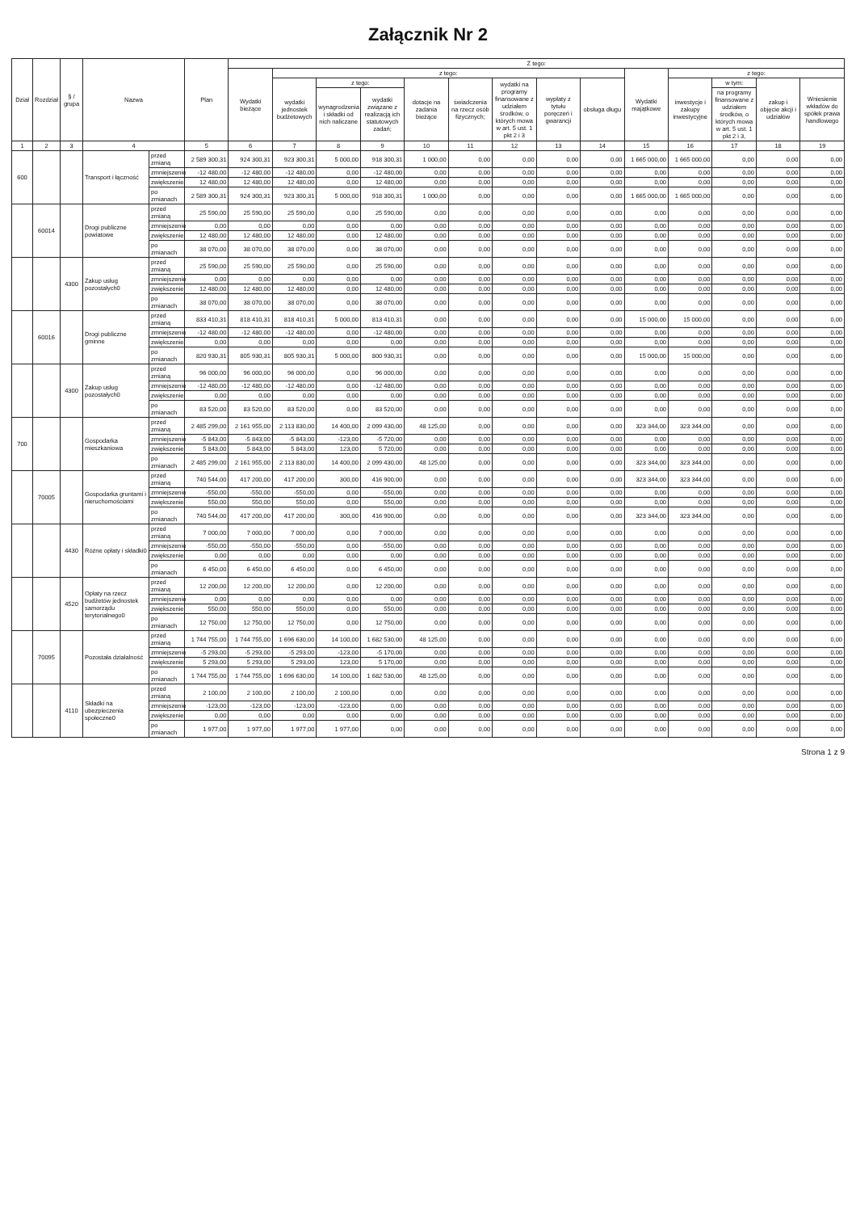Załącznik Nr 2
| Dział | Rozdział | § / grupa | Nazwa | | Plan | Z tego: | | | | | | | | | | | | | |
| --- | --- | --- | --- | --- | --- | --- | --- | --- | --- | --- | --- | --- | --- | --- | --- | --- | --- | --- | --- |
| | | | | | | Wydatki bieżące | z tego: | | | | | | | | Wydatki majątkowe | z tego: | | | |
| | | | | | | | wydatki jednostek budżetowych | z tego: | | dotacje na zadania bieżące | świadczenia na rzecz osób fizycznych; | wydatki na programy finansowane z udziałem środków, o których mowa w art. 5 ust. 1 pkt 2 i 3 | wypłaty z tytułu poręczeń i gwarancji | obsługa długu | | inwestycje i zakupy inwestycyjne | w tym: | zakup i objęcie akcji i udziałów | Wniesienie wkładów do spółek prawa handlowego |
| | | | | | | | | wynagrodzenia i składki od nich naliczane | wydatki związane z realizacją ich statutowych zadań; | | | | | | | | na programy finansowane z udziałem środków, o których mowa w art. 5 ust. 1 pkt 2 i 3, | | |
| 1 | 2 | 3 | 4 | | 5 | 6 | 7 | 8 | 9 | 10 | 11 | 12 | 13 | 14 | 15 | 16 | 17 | 18 | 19 |
| 600 | | | Transport i łączność | przed zmianą | 2 589 300,31 | 924 300,31 | 923 300,31 | 5 000,00 | 918 300,31 | 1 000,00 | 0,00 | 0,00 | 0,00 | 0,00 | 1 665 000,00 | 1 665 000,00 | 0,00 | 0,00 | 0,00 |
| | | | | zmniejszenie | -12 480,00 | -12 480,00 | -12 480,00 | 0,00 | -12 480,00 | 0,00 | 0,00 | 0,00 | 0,00 | 0,00 | 0,00 | 0,00 | 0,00 | 0,00 | 0,00 |
| | | | | zwiększenie | 12 480,00 | 12 480,00 | 12 480,00 | 0,00 | 12 480,00 | 0,00 | 0,00 | 0,00 | 0,00 | 0,00 | 0,00 | 0,00 | 0,00 | 0,00 | 0,00 |
| | | | | po zmianach | 2 589 300,31 | 924 300,31 | 923 300,31 | 5 000,00 | 918 300,31 | 1 000,00 | 0,00 | 0,00 | 0,00 | 0,00 | 1 665 000,00 | 1 665 000,00 | 0,00 | 0,00 | 0,00 |
| | 60014 | | Drogi publiczne powiatowe | przed zmianą | 25 590,00 | 25 590,00 | 25 590,00 | 0,00 | 25 590,00 | 0,00 | 0,00 | 0,00 | 0,00 | 0,00 | 0,00 | 0,00 | 0,00 | 0,00 | 0,00 |
| | | | | zmniejszenie | 0,00 | 0,00 | 0,00 | 0,00 | 0,00 | 0,00 | 0,00 | 0,00 | 0,00 | 0,00 | 0,00 | 0,00 | 0,00 | 0,00 | 0,00 |
| | | | | zwiększenie | 12 480,00 | 12 480,00 | 12 480,00 | 0,00 | 12 480,00 | 0,00 | 0,00 | 0,00 | 0,00 | 0,00 | 0,00 | 0,00 | 0,00 | 0,00 | 0,00 |
| | | | | po zmianach | 38 070,00 | 38 070,00 | 38 070,00 | 0,00 | 38 070,00 | 0,00 | 0,00 | 0,00 | 0,00 | 0,00 | 0,00 | 0,00 | 0,00 | 0,00 | 0,00 |
| | | 4300 | Zakup usług pozostałych0 | przed zmianą | 25 590,00 | 25 590,00 | 25 590,00 | 0,00 | 25 590,00 | 0,00 | 0,00 | 0,00 | 0,00 | 0,00 | 0,00 | 0,00 | 0,00 | 0,00 | 0,00 |
| | | | | zmniejszenie | 0,00 | 0,00 | 0,00 | 0,00 | 0,00 | 0,00 | 0,00 | 0,00 | 0,00 | 0,00 | 0,00 | 0,00 | 0,00 | 0,00 | 0,00 |
| | | | | zwiększenie | 12 480,00 | 12 480,00 | 12 480,00 | 0,00 | 12 480,00 | 0,00 | 0,00 | 0,00 | 0,00 | 0,00 | 0,00 | 0,00 | 0,00 | 0,00 | 0,00 |
| | | | | po zmianach | 38 070,00 | 38 070,00 | 38 070,00 | 0,00 | 38 070,00 | 0,00 | 0,00 | 0,00 | 0,00 | 0,00 | 0,00 | 0,00 | 0,00 | 0,00 | 0,00 |
| | 60016 | | Drogi publiczne gminne | przed zmianą | 833 410,31 | 818 410,31 | 818 410,31 | 5 000,00 | 813 410,31 | 0,00 | 0,00 | 0,00 | 0,00 | 0,00 | 15 000,00 | 15 000,00 | 0,00 | 0,00 | 0,00 |
| | | | | zmniejszenie | -12 480,00 | -12 480,00 | -12 480,00 | 0,00 | -12 480,00 | 0,00 | 0,00 | 0,00 | 0,00 | 0,00 | 0,00 | 0,00 | 0,00 | 0,00 | 0,00 |
| | | | | zwiększenie | 0,00 | 0,00 | 0,00 | 0,00 | 0,00 | 0,00 | 0,00 | 0,00 | 0,00 | 0,00 | 0,00 | 0,00 | 0,00 | 0,00 | 0,00 |
| | | | | po zmianach | 820 930,31 | 805 930,31 | 805 930,31 | 5 000,00 | 800 930,31 | 0,00 | 0,00 | 0,00 | 0,00 | 0,00 | 15 000,00 | 15 000,00 | 0,00 | 0,00 | 0,00 |
| | | 4300 | Zakup usług pozostałych0 | przed zmianą | 96 000,00 | 96 000,00 | 96 000,00 | 0,00 | 96 000,00 | 0,00 | 0,00 | 0,00 | 0,00 | 0,00 | 0,00 | 0,00 | 0,00 | 0,00 | 0,00 |
| | | | | zmniejszenie | -12 480,00 | -12 480,00 | -12 480,00 | 0,00 | -12 480,00 | 0,00 | 0,00 | 0,00 | 0,00 | 0,00 | 0,00 | 0,00 | 0,00 | 0,00 | 0,00 |
| | | | | zwiększenie | 0,00 | 0,00 | 0,00 | 0,00 | 0,00 | 0,00 | 0,00 | 0,00 | 0,00 | 0,00 | 0,00 | 0,00 | 0,00 | 0,00 | 0,00 |
| | | | | po zmianach | 83 520,00 | 83 520,00 | 83 520,00 | 0,00 | 83 520,00 | 0,00 | 0,00 | 0,00 | 0,00 | 0,00 | 0,00 | 0,00 | 0,00 | 0,00 | 0,00 |
| 700 | | | Gospodarka mieszkaniowa | przed zmianą | 2 485 299,00 | 2 161 955,00 | 2 113 830,00 | 14 400,00 | 2 099 430,00 | 48 125,00 | 0,00 | 0,00 | 0,00 | 0,00 | 323 344,00 | 323 344,00 | 0,00 | 0,00 | 0,00 |
| | | | | zmniejszenie | -5 843,00 | -5 843,00 | -5 843,00 | -123,00 | -5 720,00 | 0,00 | 0,00 | 0,00 | 0,00 | 0,00 | 0,00 | 0,00 | 0,00 | 0,00 | 0,00 |
| | | | | zwiększenie | 5 843,00 | 5 843,00 | 5 843,00 | 123,00 | 5 720,00 | 0,00 | 0,00 | 0,00 | 0,00 | 0,00 | 0,00 | 0,00 | 0,00 | 0,00 | 0,00 |
| | | | | po zmianach | 2 485 299,00 | 2 161 955,00 | 2 113 830,00 | 14 400,00 | 2 099 430,00 | 48 125,00 | 0,00 | 0,00 | 0,00 | 0,00 | 323 344,00 | 323 344,00 | 0,00 | 0,00 | 0,00 |
| | 70005 | | Gospodarka gruntami i nieruchomościami | przed zmianą | 740 544,00 | 417 200,00 | 417 200,00 | 300,00 | 416 900,00 | 0,00 | 0,00 | 0,00 | 0,00 | 0,00 | 323 344,00 | 323 344,00 | 0,00 | 0,00 | 0,00 |
| | | | | zmniejszenie | -550,00 | -550,00 | -550,00 | 0,00 | -550,00 | 0,00 | 0,00 | 0,00 | 0,00 | 0,00 | 0,00 | 0,00 | 0,00 | 0,00 | 0,00 |
| | | | | zwiększenie | 550,00 | 550,00 | 550,00 | 0,00 | 550,00 | 0,00 | 0,00 | 0,00 | 0,00 | 0,00 | 0,00 | 0,00 | 0,00 | 0,00 | 0,00 |
| | | | | po zmianach | 740 544,00 | 417 200,00 | 417 200,00 | 300,00 | 416 900,00 | 0,00 | 0,00 | 0,00 | 0,00 | 0,00 | 323 344,00 | 323 344,00 | 0,00 | 0,00 | 0,00 |
| | | 4430 | Różne opłaty i składki0 | przed zmianą | 7 000,00 | 7 000,00 | 7 000,00 | 0,00 | 7 000,00 | 0,00 | 0,00 | 0,00 | 0,00 | 0,00 | 0,00 | 0,00 | 0,00 | 0,00 | 0,00 |
| | | | | zmniejszenie | -550,00 | -550,00 | -550,00 | 0,00 | -550,00 | 0,00 | 0,00 | 0,00 | 0,00 | 0,00 | 0,00 | 0,00 | 0,00 | 0,00 | 0,00 |
| | | | | zwiększenie | 0,00 | 0,00 | 0,00 | 0,00 | 0,00 | 0,00 | 0,00 | 0,00 | 0,00 | 0,00 | 0,00 | 0,00 | 0,00 | 0,00 | 0,00 |
| | | | | po zmianach | 6 450,00 | 6 450,00 | 6 450,00 | 0,00 | 6 450,00 | 0,00 | 0,00 | 0,00 | 0,00 | 0,00 | 0,00 | 0,00 | 0,00 | 0,00 | 0,00 |
| | | 4520 | Opłaty na rzecz budżetów jednostek samorządu terytorialnego0 | przed zmianą | 12 200,00 | 12 200,00 | 12 200,00 | 0,00 | 12 200,00 | 0,00 | 0,00 | 0,00 | 0,00 | 0,00 | 0,00 | 0,00 | 0,00 | 0,00 | 0,00 |
| | | | | zmniejszenie | 0,00 | 0,00 | 0,00 | 0,00 | 0,00 | 0,00 | 0,00 | 0,00 | 0,00 | 0,00 | 0,00 | 0,00 | 0,00 | 0,00 | 0,00 |
| | | | | zwiększenie | 550,00 | 550,00 | 550,00 | 0,00 | 550,00 | 0,00 | 0,00 | 0,00 | 0,00 | 0,00 | 0,00 | 0,00 | 0,00 | 0,00 | 0,00 |
| | | | | po zmianach | 12 750,00 | 12 750,00 | 12 750,00 | 0,00 | 12 750,00 | 0,00 | 0,00 | 0,00 | 0,00 | 0,00 | 0,00 | 0,00 | 0,00 | 0,00 | 0,00 |
| | 70095 | | Pozostała działalność | przed zmianą | 1 744 755,00 | 1 744 755,00 | 1 696 630,00 | 14 100,00 | 1 682 530,00 | 48 125,00 | 0,00 | 0,00 | 0,00 | 0,00 | 0,00 | 0,00 | 0,00 | 0,00 | 0,00 |
| | | | | zmniejszenie | -5 293,00 | -5 293,00 | -5 293,00 | -123,00 | -5 170,00 | 0,00 | 0,00 | 0,00 | 0,00 | 0,00 | 0,00 | 0,00 | 0,00 | 0,00 | 0,00 |
| | | | | zwiększenie | 5 293,00 | 5 293,00 | 5 293,00 | 123,00 | 5 170,00 | 0,00 | 0,00 | 0,00 | 0,00 | 0,00 | 0,00 | 0,00 | 0,00 | 0,00 | 0,00 |
| | | | | po zmianach | 1 744 755,00 | 1 744 755,00 | 1 696 630,00 | 14 100,00 | 1 682 530,00 | 48 125,00 | 0,00 | 0,00 | 0,00 | 0,00 | 0,00 | 0,00 | 0,00 | 0,00 | 0,00 |
| | | 4110 | Składki na ubezpieczenia społeczne0 | przed zmianą | 2 100,00 | 2 100,00 | 2 100,00 | 2 100,00 | 0,00 | 0,00 | 0,00 | 0,00 | 0,00 | 0,00 | 0,00 | 0,00 | 0,00 | 0,00 | 0,00 |
| | | | | zmniejszenie | -123,00 | -123,00 | -123,00 | -123,00 | 0,00 | 0,00 | 0,00 | 0,00 | 0,00 | 0,00 | 0,00 | 0,00 | 0,00 | 0,00 | 0,00 |
| | | | | zwiększenie | 0,00 | 0,00 | 0,00 | 0,00 | 0,00 | 0,00 | 0,00 | 0,00 | 0,00 | 0,00 | 0,00 | 0,00 | 0,00 | 0,00 | 0,00 |
| | | | | po zmianach | 1 977,00 | 1 977,00 | 1 977,00 | 1 977,00 | 0,00 | 0,00 | 0,00 | 0,00 | 0,00 | 0,00 | 0,00 | 0,00 | 0,00 | 0,00 | 0,00 |
Strona 1 z 9